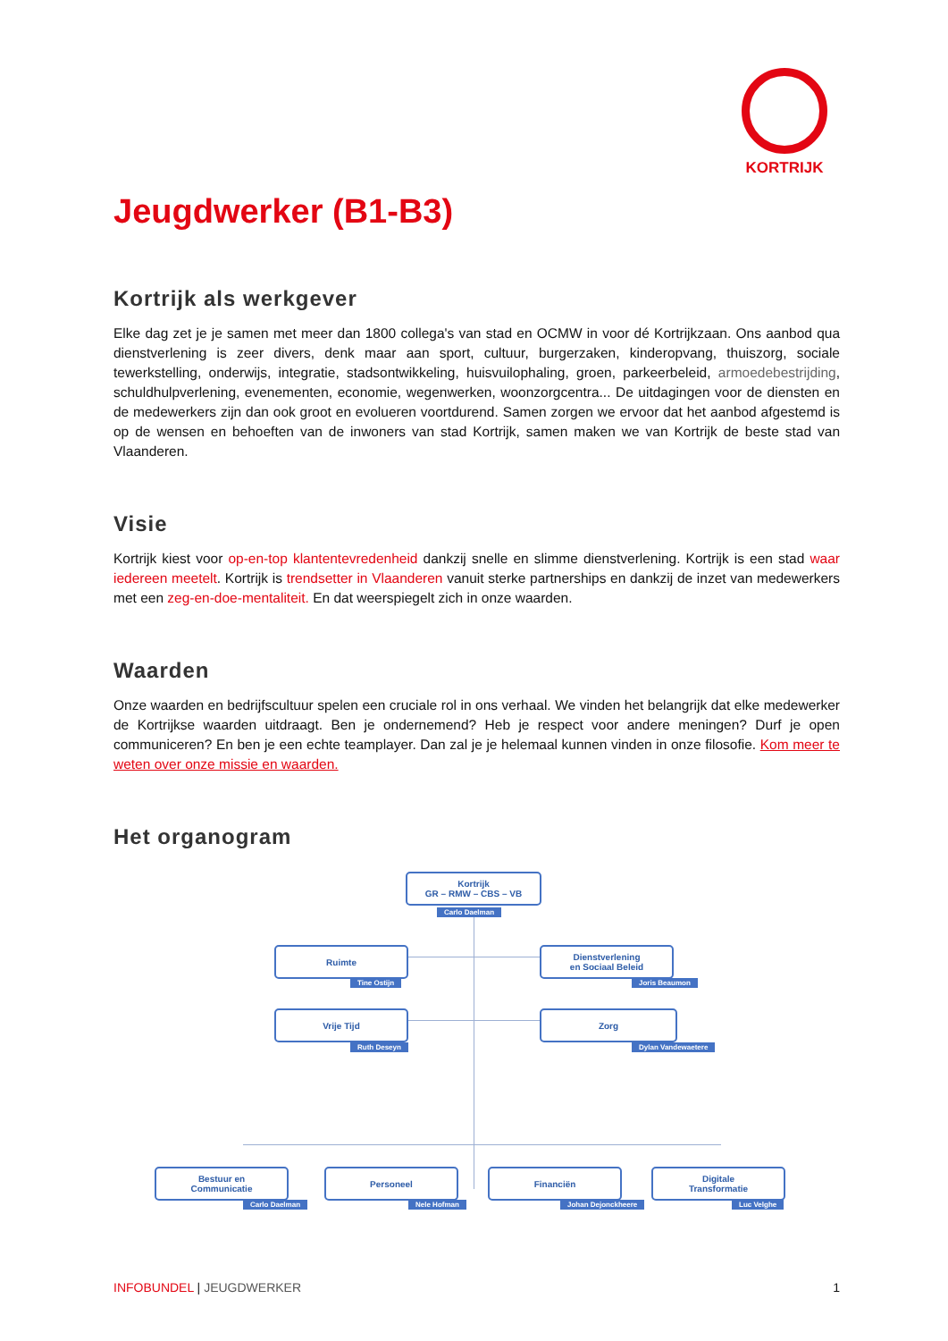KORTRIJK
Jeugdwerker (B1-B3)
Kortrijk als werkgever
Elke dag zet je je samen met meer dan 1800 collega's van stad en OCMW in voor dé Kortrijkzaan. Ons aanbod qua dienstverlening is zeer divers, denk maar aan sport, cultuur, burgerzaken, kinderopvang, thuiszorg, sociale tewerkstelling, onderwijs, integratie, stadsontwikkeling, huisvuilophaling, groen, parkeerbeleid, armoedebestrijding, schuldhulpverlening, evenementen, economie, wegenwerken, woonzorgcentra... De uitdagingen voor de diensten en de medewerkers zijn dan ook groot en evolueren voortdurend. Samen zorgen we ervoor dat het aanbod afgestemd is op de wensen en behoeften van de inwoners van stad Kortrijk, samen maken we van Kortrijk de beste stad van Vlaanderen.
Visie
Kortrijk kiest voor op-en-top klantentevredenheid dankzij snelle en slimme dienstverlening. Kortrijk is een stad waar iedereen meetelt. Kortrijk is trendsetter in Vlaanderen vanuit sterke partnerships en dankzij de inzet van medewerkers met een zeg-en-doe-mentaliteit. En dat weerspiegelt zich in onze waarden.
Waarden
Onze waarden en bedrijfscultuur spelen een cruciale rol in ons verhaal. We vinden het belangrijk dat elke medewerker de Kortrijkse waarden uitdraagt. Ben je ondernemend? Heb je respect voor andere meningen? Durf je open communiceren? En ben je een echte teamplayer. Dan zal je je helemaal kunnen vinden in onze filosofie. Kom meer te weten over onze missie en waarden.
Het organogram
Kortrijk
GR – RMW – CBS – VB
Carlo Daelman
Ruimte
Tine Ostijn
Dienstverlening
en Sociaal Beleid
Joris Beaumon
Vrije Tijd
Ruth Deseyn
Zorg
Dylan Vandewaetere
Bestuur en
Communicatie
Carlo Daelman
Personeel
Nele Hofman
Financiën
Johan Dejonckheere
Digitale
Transformatie
Luc Velghe
INFOBUNDEL | JEUGDWERKER 1